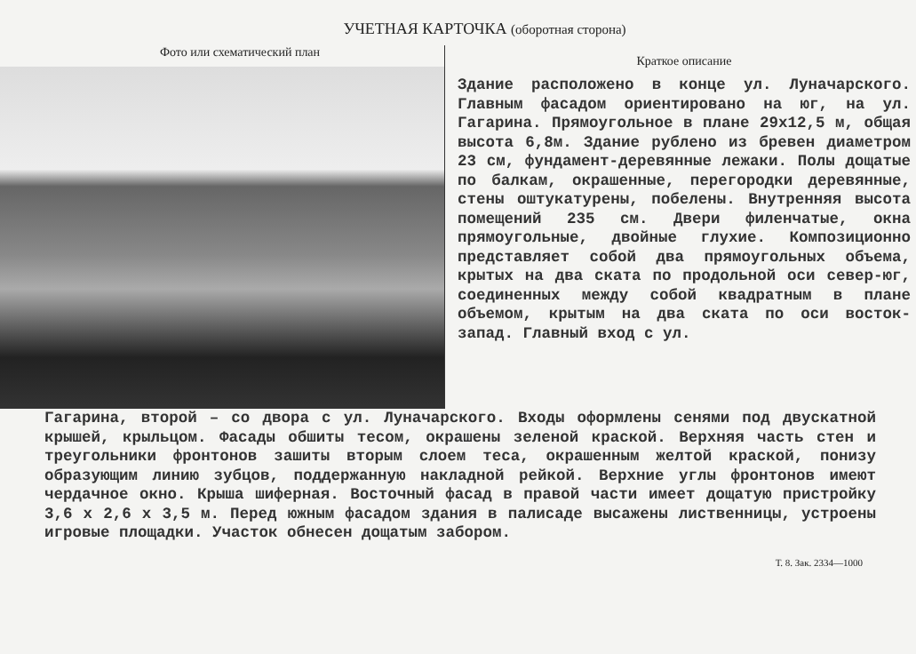УЧЕТНАЯ КАРТОЧКА (оборотная сторона)
Фото или схематический план
Краткое описание
Здание расположено в конце ул. Луначарского. Главным фасадом ориентировано на юг, на ул. Гагарина. Прямоугольное в плане 29х12,5 м, общая высота 6,8м. Здание рублено из бревен диаметром 23 см, фундамент-деревянные лежаки. Полы дощатые по балкам, окрашенные, перегородки деревянные, стены оштукатурены, побелены. Внутренняя высота помещений 235 см. Двери филенчатые, окна прямоугольные, двойные глухие. Композиционно представляет собой два прямоугольных объема, крытых на два ската по продольной оси север-юг, соединенных между собой квадратным в плане объемом, крытым на два ската по оси восток-запад. Главный вход с ул.
Гагарина, второй – со двора с ул. Луначарского. Входы оформлены сенями под двускатной крышей, крыльцом. Фасады обшиты тесом, окрашены зеленой краской. Верхняя часть стен и треугольники фронтонов зашиты вторым слоем теса, окрашенным желтой краской, понизу образующим линию зубцов, поддержанную накладной рейкой. Верхние углы фронтонов имеют чердачное окно. Крыша шиферная. Восточный фасад в правой части имеет дощатую пристройку 3,6 х 2,6 х 3,5 м. Перед южным фасадом здания в палисаде высажены лиственницы, устроены игровые площадки. Участок обнесен дощатым забором.
Т. 8. Зак. 2334—1000